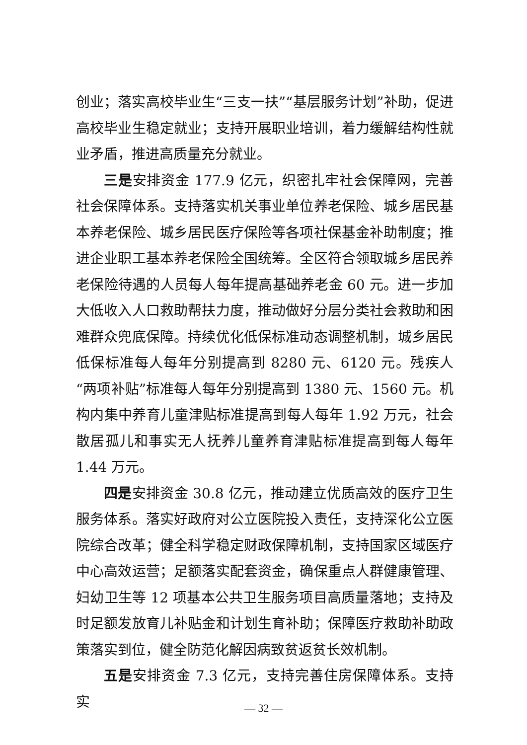创业；落实高校毕业生“三支一扶”“基层服务计划”补助，促进高校毕业生稳定就业；支持开展职业培训，着力缓解结构性就业矛盾，推进高质量充分就业。
三是安排资金 177.9 亿元，织密扎牢社会保障网，完善社会保障体系。支持落实机关事业单位养老保险、城乡居民基本养老保险、城乡居民医疗保险等各项社保基金补助制度；推进企业职工基本养老保险全国统筹。全区符合领取城乡居民养老保险待遇的人员每人每年提高基础养老金 60 元。进一步加大低收入人口救助帮扶力度，推动做好分层分类社会救助和困难群众兜底保障。持续优化低保标准动态调整机制，城乡居民低保标准每人每年分别提高到 8280 元、6120 元。残疾人“两项补贴”标准每人每年分别提高到 1380 元、1560 元。机构内集中养育儿童津贴标准提高到每人每年 1.92 万元，社会散居孤儿和事实无人抚养儿童养育津贴标准提高到每人每年 1.44 万元。
四是安排资金 30.8 亿元，推动建立优质高效的医疗卫生服务体系。落实好政府对公立医院投入责任，支持深化公立医院综合改革；健全科学稳定财政保障机制，支持国家区域医疗中心高效运营；足额落实配套资金，确保重点人群健康管理、妇幼卫生等 12 项基本公共卫生服务项目高质量落地；支持及时足额发放育儿补贴金和计划生育补助；保障医疗救助补助政策落实到位，健全防范化解因病致贫返贫长效机制。
五是安排资金 7.3 亿元，支持完善住房保障体系。支持实
— 32 —